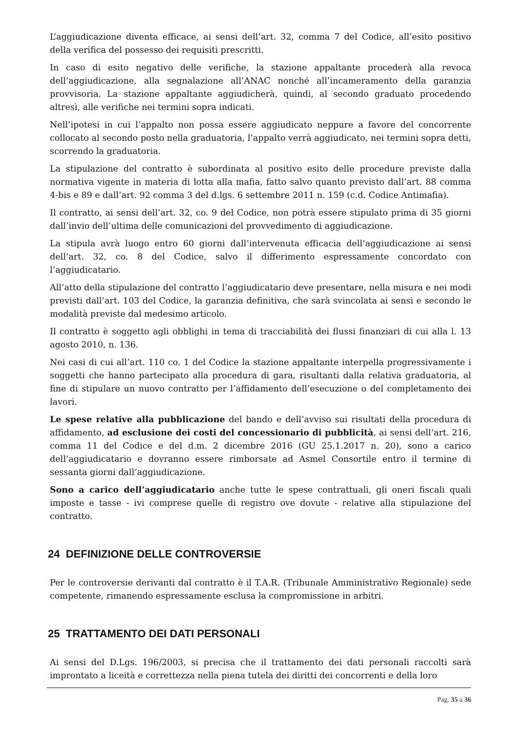L’aggiudicazione diventa efficace, ai sensi dell’art. 32, comma 7 del Codice, all’esito positivo della verifica del possesso dei requisiti prescritti.
In caso di esito negativo delle verifiche, la stazione appaltante procederà alla revoca dell’aggiudicazione, alla segnalazione all’ANAC nonché all’incameramento della garanzia provvisoria. La stazione appaltante aggiudicherà, quindi, al secondo graduato procedendo altresì, alle verifiche nei termini sopra indicati.
Nell’ipotesi in cui l’appalto non possa essere aggiudicato neppure a favore del concorrente collocato al secondo posto nella graduatoria, l’appalto verrà aggiudicato, nei termini sopra detti, scorrendo la graduatoria.
La stipulazione del contratto è subordinata al positivo esito delle procedure previste dalla normativa vigente in materia di lotta alla mafia, fatto salvo quanto previsto dall’art. 88 comma 4-bis e 89 e dall’art. 92 comma 3 del d.lgs. 6 settembre 2011 n. 159 (c.d. Codice Antimafia).
Il contratto, ai sensi dell’art. 32, co. 9 del Codice, non potrà essere stipulato prima di 35 giorni dall’invio dell’ultima delle comunicazioni del provvedimento di aggiudicazione.
La stipula avrà luogo entro 60 giorni dall’intervenuta efficacia dell’aggiudicazione ai sensi dell’art. 32, co. 8 del Codice, salvo il differimento espressamente concordato con l’aggiudicatario.
All’atto della stipulazione del contratto l’aggiudicatario deve presentare, nella misura e nei modi previsti dall’art. 103 del Codice, la garanzia definitiva, che sarà svincolata ai sensi e secondo le modalità previste dal medesimo articolo.
Il contratto è soggetto agli obblighi in tema di tracciabilità dei flussi finanziari di cui alla l. 13 agosto 2010, n. 136.
Nei casi di cui all’art. 110 co. 1 del Codice la stazione appaltante interpella progressivamente i soggetti che hanno partecipato alla procedura di gara, risultanti dalla relativa graduatoria, al fine di stipulare un nuovo contratto per l’affidamento dell’esecuzione o del completamento dei lavori.
Le spese relative alla pubblicazione del bando e dell’avviso sui risultati della procedura di affidamento, ad esclusione dei costi del concessionario di pubblicità, ai sensi dell’art. 216, comma 11 del Codice e del d.m. 2 dicembre 2016 (GU 25.1.2017 n. 20), sono a carico dell’aggiudicatario e dovranno essere rimborsate ad Asmel Consortile entro il termine di sessanta giorni dall’aggiudicazione.
Sono a carico dell’aggiudicatario anche tutte le spese contrattuali, gli oneri fiscali quali imposte e tasse - ivi comprese quelle di registro ove dovute - relative alla stipulazione del contratto.
24 DEFINIZIONE DELLE CONTROVERSIE
Per le controversie derivanti dal contratto è il T.A.R. (Tribunale Amministrativo Regionale) sede competente, rimanendo espressamente esclusa la compromissione in arbitri.
25 TRATTAMENTO DEI DATI PERSONALI
Ai sensi del D.Lgs. 196/2003, si precisa che il trattamento dei dati personali raccolti sarà improntato a liceità e correttezza nella piena tutela dei diritti dei concorrenti e della loro
Pag. 35 a 36